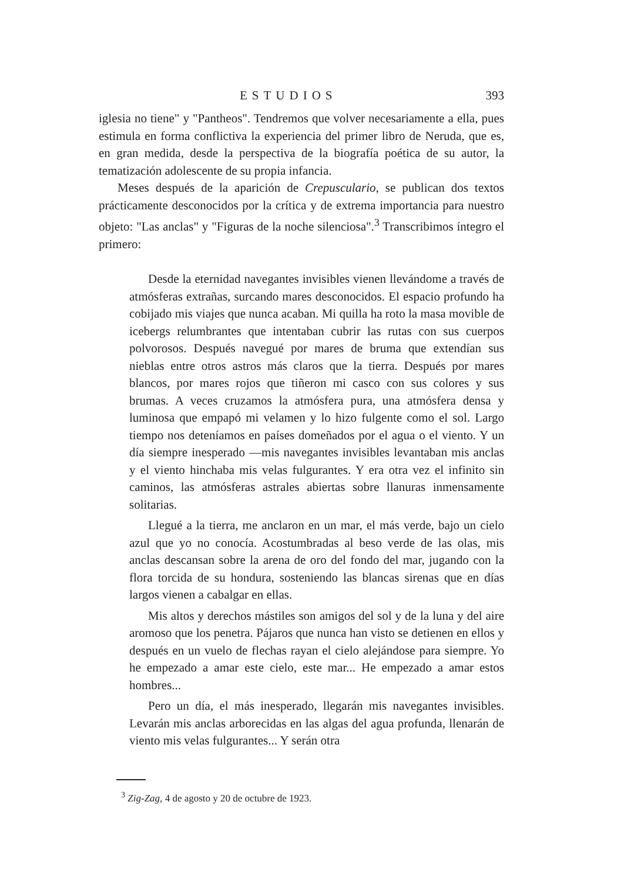ESTUDIOS 393
iglesia no tiene" y "Pantheos". Tendremos que volver necesariamente a ella, pues estimula en forma conflictiva la experiencia del primer libro de Neruda, que es, en gran medida, desde la perspectiva de la biografía poética de su autor, la tematización adolescente de su propia infancia.
Meses después de la aparición de Crepusculario, se publican dos textos prácticamente desconocidos por la crítica y de extrema importancia para nuestro objeto: "Las anclas" y "Figuras de la noche silenciosa".<sup>3</sup> Transcribimos íntegro el primero:
Desde la eternidad navegantes invisibles vienen llevándome a través de atmósferas extrañas, surcando mares desconocidos. El espacio profundo ha cobijado mis viajes que nunca acaban. Mi quilla ha roto la masa movible de icebergs relumbrantes que intentaban cubrir las rutas con sus cuerpos polvorosos. Después navegué por mares de bruma que extendían sus nieblas entre otros astros más claros que la tierra. Después por mares blancos, por mares rojos que tiñeron mi casco con sus colores y sus brumas. A veces cruzamos la atmósfera pura, una atmósfera densa y luminosa que empapó mi velamen y lo hizo fulgente como el sol. Largo tiempo nos deteníamos en países domeñados por el agua o el viento. Y un día siempre inesperado —mis navegantes invisibles levantaban mis anclas y el viento hinchaba mis velas fulgurantes. Y era otra vez el infinito sin caminos, las atmósferas astrales abiertas sobre llanuras inmensamente solitarias.
Llegué a la tierra, me anclaron en un mar, el más verde, bajo un cielo azul que yo no conocía. Acostumbradas al beso verde de las olas, mis anclas descansan sobre la arena de oro del fondo del mar, jugando con la flora torcida de su hondura, sosteniendo las blancas sirenas que en días largos vienen a cabalgar en ellas.
Mis altos y derechos mástiles son amigos del sol y de la luna y del aire aromoso que los penetra. Pájaros que nunca han visto se detienen en ellos y después en un vuelo de flechas rayan el cielo alejándose para siempre. Yo he empezado a amar este cielo, este mar... He empezado a amar estos hombres...
Pero un día, el más inesperado, llegarán mis navegantes invisibles. Levarán mis anclas arborecidas en las algas del agua profunda, llenarán de viento mis velas fulgurantes... Y serán otra
<sup>3</sup> Zig-Zag, 4 de agosto y 20 de octubre de 1923.